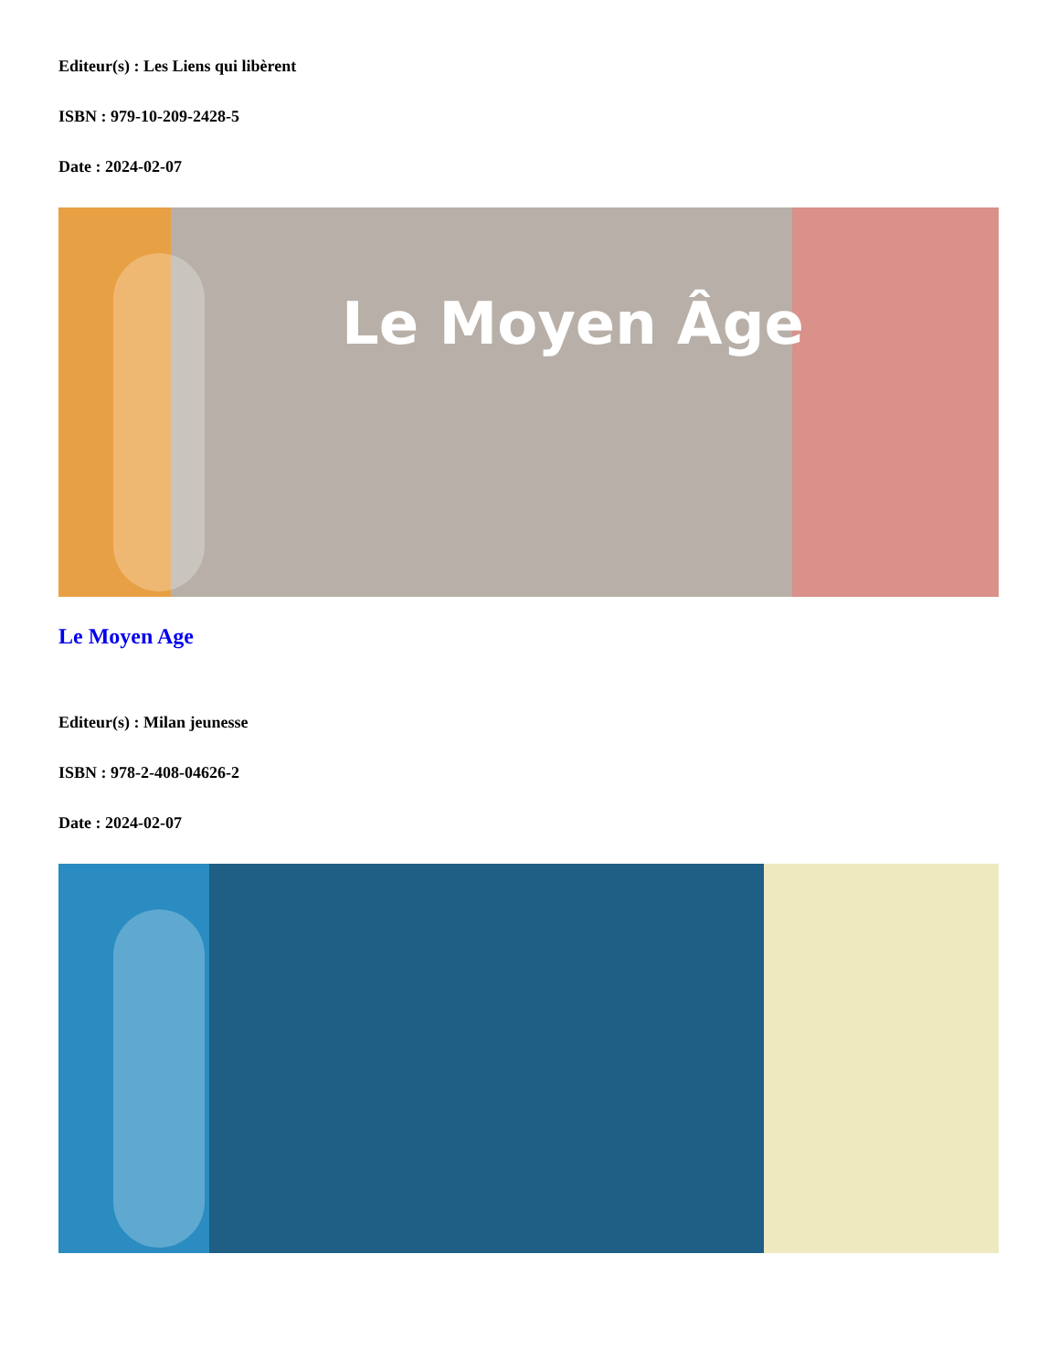Editeur(s) : Les Liens qui libèrent
ISBN : 979-10-209-2428-5
Date : 2024-02-07
Le Moyen Âge
Le Moyen Age
Editeur(s) : Milan jeunesse
ISBN : 978-2-408-04626-2
Date : 2024-02-07